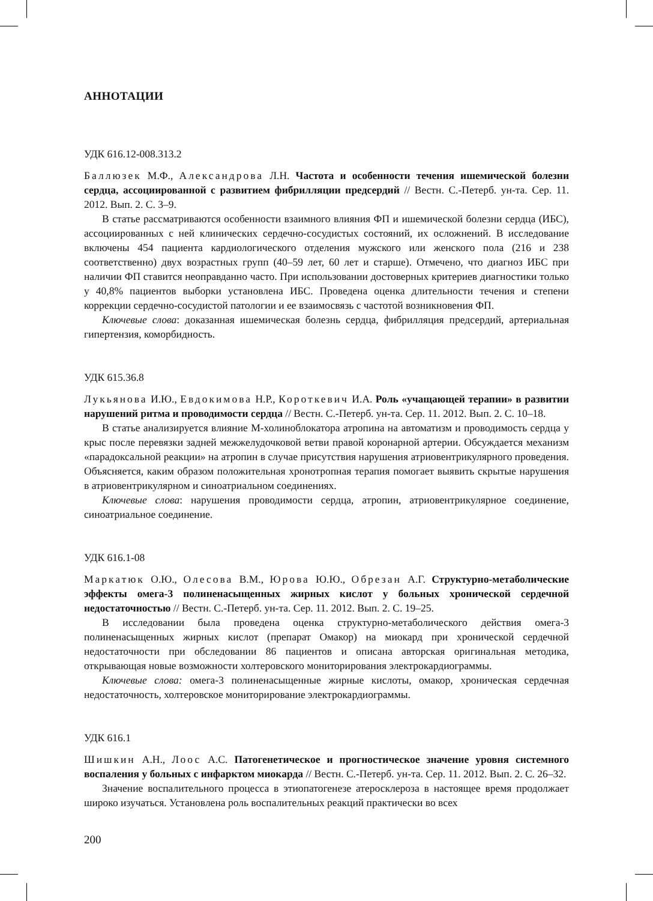АННОТАЦИИ
УДК 616.12-008.313.2
Баллюзек М.Ф., Александрова Л.Н. Частота и особенности течения ишемической болезни сердца, ассоциированной с развитием фибрилляции предсердий // Вестн. С.-Петерб. ун-та. Сер. 11. 2012. Вып. 2. С. 3–9.
В статье рассматриваются особенности взаимного влияния ФП и ишемической болезни сердца (ИБС), ассоциированных с ней клинических сердечно-сосудистых состояний, их осложнений. В исследование включены 454 пациента кардиологического отделения мужского или женского пола (216 и 238 соответственно) двух возрастных групп (40–59 лет, 60 лет и старше). Отмечено, что диагноз ИБС при наличии ФП ставится неоправданно часто. При использовании достоверных критериев диагностики только у 40,8% пациентов выборки установлена ИБС. Проведена оценка длительности течения и степени коррекции сердечно-сосудистой патологии и ее взаимосвязь с частотой возникновения ФП.
Ключевые слова: доказанная ишемическая болезнь сердца, фибрилляция предсердий, артериальная гипертензия, коморбидность.
УДК 615.36.8
Лукьянова И.Ю., Евдокимова Н.Р., Короткевич И.А. Роль «учащающей терапии» в развитии нарушений ритма и проводимости сердца // Вестн. С.-Петерб. ун-та. Сер. 11. 2012. Вып. 2. С. 10–18.
В статье анализируется влияние М-холиноблокатора атропина на автоматизм и проводимость сердца у крыс после перевязки задней межжелудочковой ветви правой коронарной артерии. Обсуждается механизм «парадоксальной реакции» на атропин в случае присутствия нарушения атриовентрикулярного проведения. Объясняется, каким образом положительная хронотропная терапия помогает выявить скрытые нарушения в атриовентрикулярном и синоатриальном соединениях.
Ключевые слова: нарушения проводимости сердца, атропин, атриовентрикулярное соединение, синоатриальное соединение.
УДК 616.1-08
Маркатюк О.Ю., Олесова В.М., Юрова Ю.Ю., Обрезан А.Г. Структурно-метаболические эффекты омега-3 полиненасыщенных жирных кислот у больных хронической сердечной недостаточностью // Вестн. С.-Петерб. ун-та. Сер. 11. 2012. Вып. 2. С. 19–25.
В исследовании была проведена оценка структурно-метаболического действия омега-3 полиненасыщенных жирных кислот (препарат Омакор) на миокард при хронической сердечной недостаточности при обследовании 86 пациентов и описана авторская оригинальная методика, открывающая новые возможности холтеровского мониторирования электрокардиограммы.
Ключевые слова: омега-3 полиненасыщенные жирные кислоты, омакор, хроническая сердечная недостаточность, холтеровское мониторирование электрокардиограммы.
УДК 616.1
Шишкин А.Н., Лоос А.С. Патогенетическое и прогностическое значение уровня системного воспаления у больных с инфарктом миокарда // Вестн. С.-Петерб. ун-та. Сер. 11. 2012. Вып. 2. С. 26–32.
Значение воспалительного процесса в этиопатогенезе атеросклероза в настоящее время продолжает широко изучаться. Установлена роль воспалительных реакций практически во всех
200